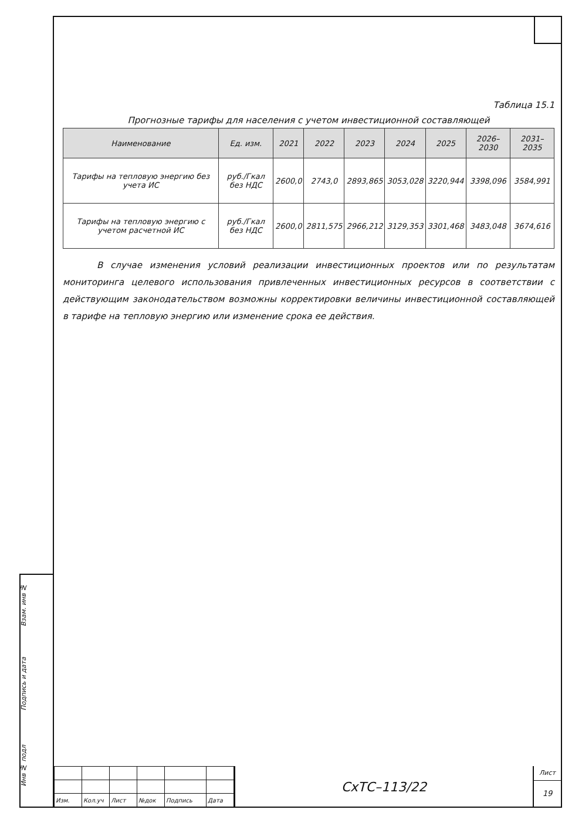Взам. инв №
Подпись и дата
Инв № подл
Таблица 15.1
Прогнозные тарифы для населения с учетом инвестиционной составляющей
| Наименование | Ед. изм. | 2021 | 2022 | 2023 | 2024 | 2025 | 2026–2030 | 2031–2035 |
| --- | --- | --- | --- | --- | --- | --- | --- | --- |
| Тарифы на тепловую энергию без учета ИС | руб./Гкал без НДС | 2600,0 | 2743,0 | 2893,865 | 3053,028 | 3220,944 | 3398,096 | 3584,991 |
| Тарифы на тепловую энергию с учетом расчетной ИС | руб./Гкал без НДС | 2600,0 | 2811,575 | 2966,212 | 3129,353 | 3301,468 | 3483,048 | 3674,616 |
В случае изменения условий реализации инвестиционных проектов или по результатам мониторинга целевого использования привлеченных инвестиционных ресурсов в соответствии с действующим законодательством возможны корректировки величины инвестиционной составляющей в тарифе на тепловую энергию или изменение срока ее действия.
| Изм. | Кол.уч | Лист | №док | Подпись | Дата |
СхТС–113/22
Лист
19